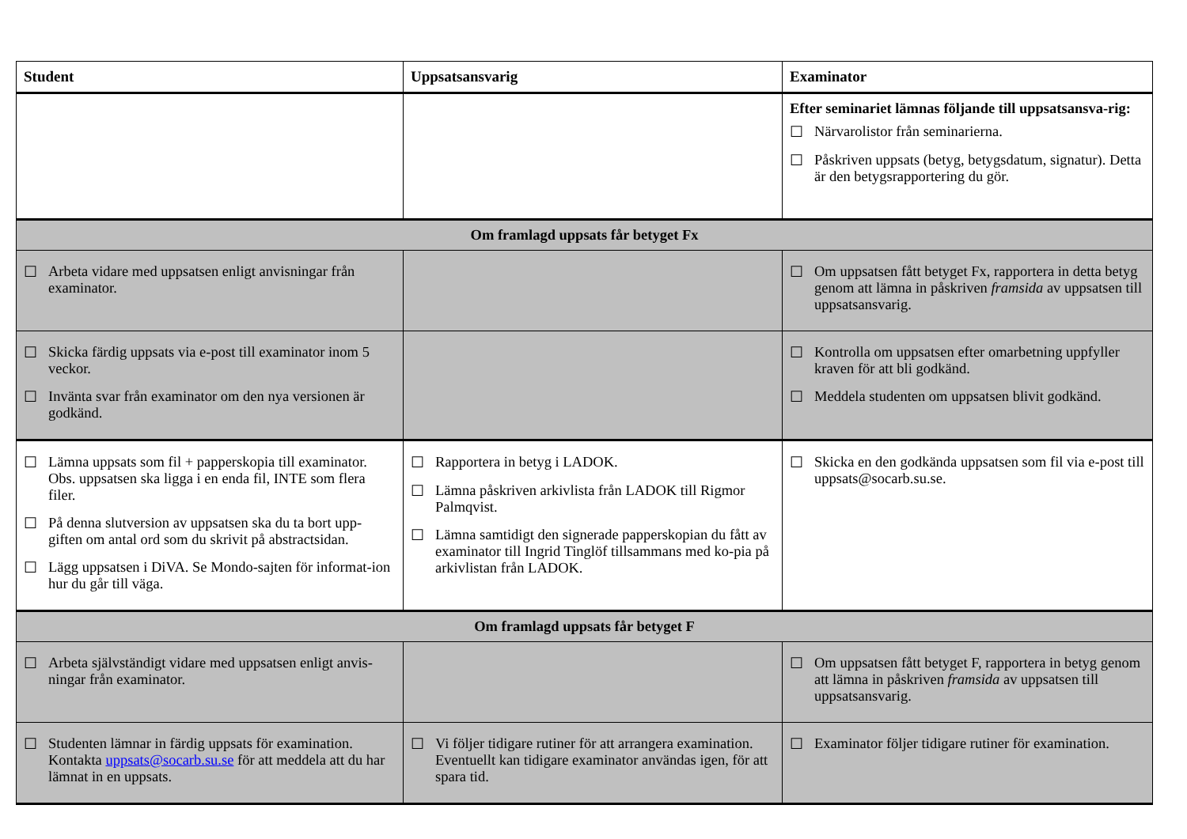| Student | Uppsatsansvarig | Examinator |
| --- | --- | --- |
| | | Efter seminariet lämnas följande till uppsatsansva-rig: ☐ Närvarolistor från seminarierna. ☐ Påskriven uppsats (betyg, betygsdatum, signatur). Detta är den betygsrapportering du gör. |
| Om framlagd uppsats får betyget Fx | | |
| ☐ Arbeta vidare med uppsatsen enligt anvisningar från examinator. | | ☐ Om uppsatsen fått betyget Fx, rapportera in detta betyg genom att lämna in påskriven framsida av uppsatsen till uppsatsansvarig. |
| ☐ Skicka färdig uppsats via e-post till examinator inom 5 veckor. ☐ Invänta svar från examinator om den nya versionen är godkänd. | | ☐ Kontrolla om uppsatsen efter omarbetning uppfyller kraven för att bli godkänd. ☐ Meddela studenten om uppsatsen blivit godkänd. |
| ☐ Lämna uppsats som fil + papperskopia till examinator. Obs. uppsatsen ska ligga i en enda fil, INTE som flera filer. ☐ På denna slutversion av uppsatsen ska du ta bort upp-giften om antal ord som du skrivit på abstractsidan. ☐ Lägg uppsatsen i DiVA. Se Mondo-sajten för informat-ion hur du går till väga. | ☐ Rapportera in betyg i LADOK. ☐ Lämna påskriven arkivlista från LADOK till Rigmor Palmqvist. ☐ Lämna samtidigt den signerade papperskopian du fått av examinator till Ingrid Tinglöf tillsammans med ko-pia på arkivlistan från LADOK. | ☐ Skicka en den godkända uppsatsen som fil via e-post till uppsats@socarb.su.se. |
| Om framlagd uppsats får betyget F | | |
| ☐ Arbeta självständigt vidare med uppsatsen enligt anvis-ningar från examinator. | | ☐ Om uppsatsen fått betyget F, rapportera in betyg genom att lämna in påskriven framsida av uppsatsen till uppsatsansvarig. |
| ☐ Studenten lämnar in färdig uppsats för examination. Kontakta uppsats@socarb.su.se för att meddela att du har lämnat in en uppsats. | ☐ Vi följer tidigare rutiner för att arrangera examination. Eventuellt kan tidigare examinator användas igen, för att spara tid. | ☐ Examinator följer tidigare rutiner för examination. |